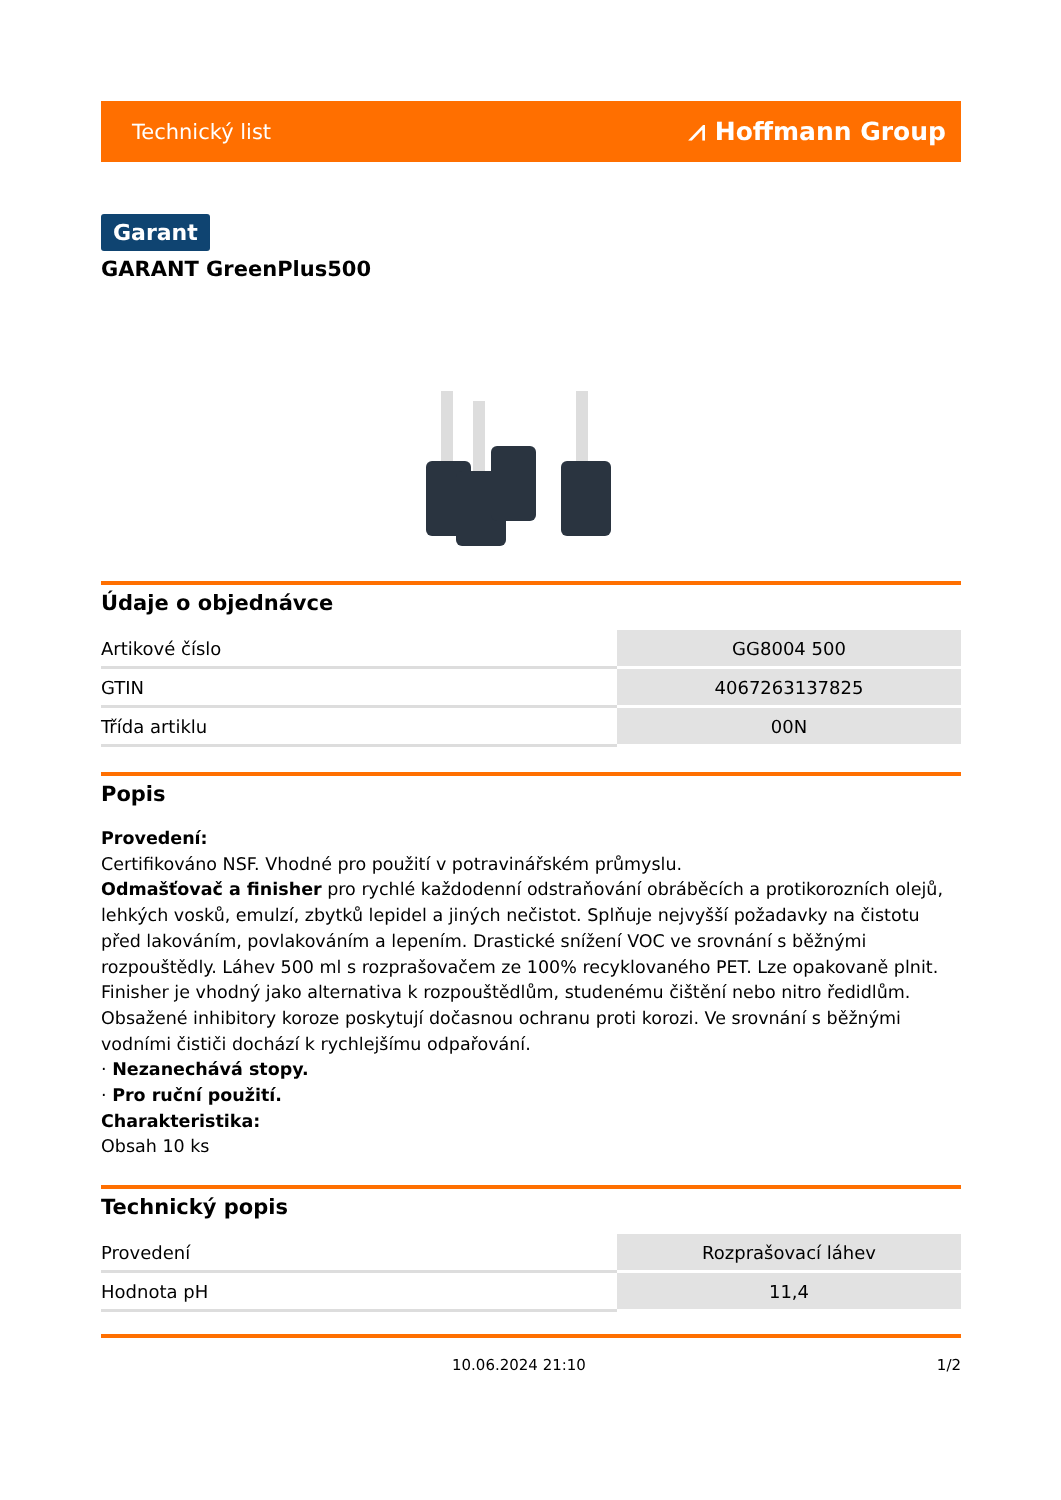Technický list ⩘ Hoffmann Group
Garant
GARANT GreenPlus500
Údaje o objednávce
| Artikové číslo | GG8004 500 |
| GTIN | 4067263137825 |
| Třída artiklu | 00N |
Popis
Provedení:
Certifikováno NSF. Vhodné pro použití v potravinářském průmyslu.
Odmašťovač a finisher pro rychlé každodenní odstraňování obráběcích a protikorozních olejů, lehkých vosků, emulzí, zbytků lepidel a jiných nečistot. Splňuje nejvyšší požadavky na čistotu před lakováním, povlakováním a lepením. Drastické snížení VOC ve srovnání s běžnými rozpouštědly. Láhev 500 ml s rozprašovačem ze 100% recyklovaného PET. Lze opakovaně plnit. Finisher je vhodný jako alternativa k rozpouštědlům, studenému čištění nebo nitro ředidlům. Obsažené inhibitory koroze poskytují dočasnou ochranu proti korozi. Ve srovnání s běžnými vodními čističi dochází k rychlejšímu odpařování.
· Nezanechává stopy.
· Pro ruční použití.
Charakteristika:
Obsah 10 ks
Technický popis
| Provedení | Rozprašovací láhev |
| Hodnota pH | 11,4 |
10.06.2024 21:10 1/2